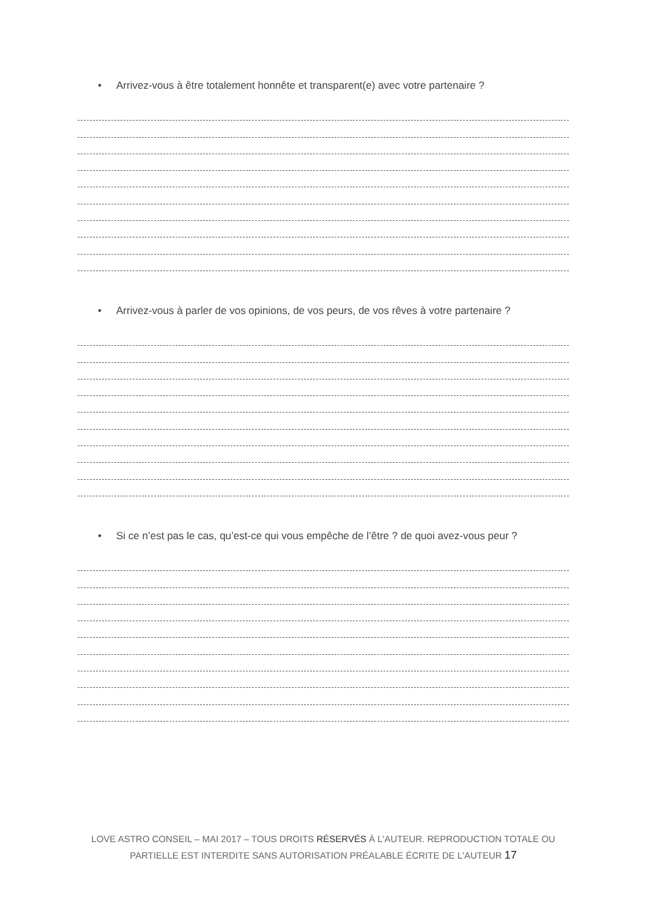• Arrivez-vous à être totalement honnête et transparent(e) avec votre partenaire ?
• Arrivez-vous à parler de vos opinions, de vos peurs, de vos rêves à votre partenaire ?
• Si ce n’est pas le cas, qu’est-ce qui vous empêche de l’être ? de quoi avez-vous peur ?
LOVE ASTRO CONSEIL – MAI 2017 – TOUS DROITS RÉSERVÉS À L'AUTEUR. REPRODUCTION TOTALE OU PARTIELLE EST INTERDITE SANS AUTORISATION PRÉALABLE ÉCRITE DE L'AUTEUR 17